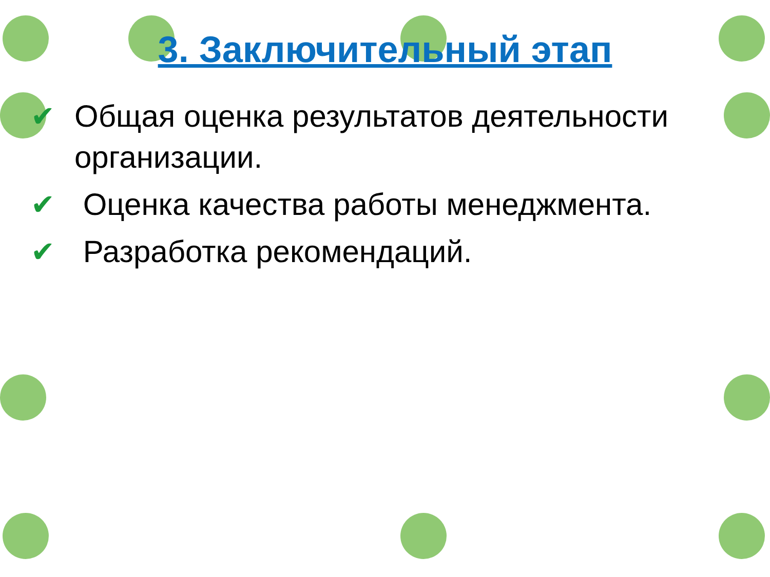3. Заключительный этап
✔ Общая оценка результатов деятельности организации.
✔ Оценка качества работы менеджмента.
✔ Разработка рекомендаций.